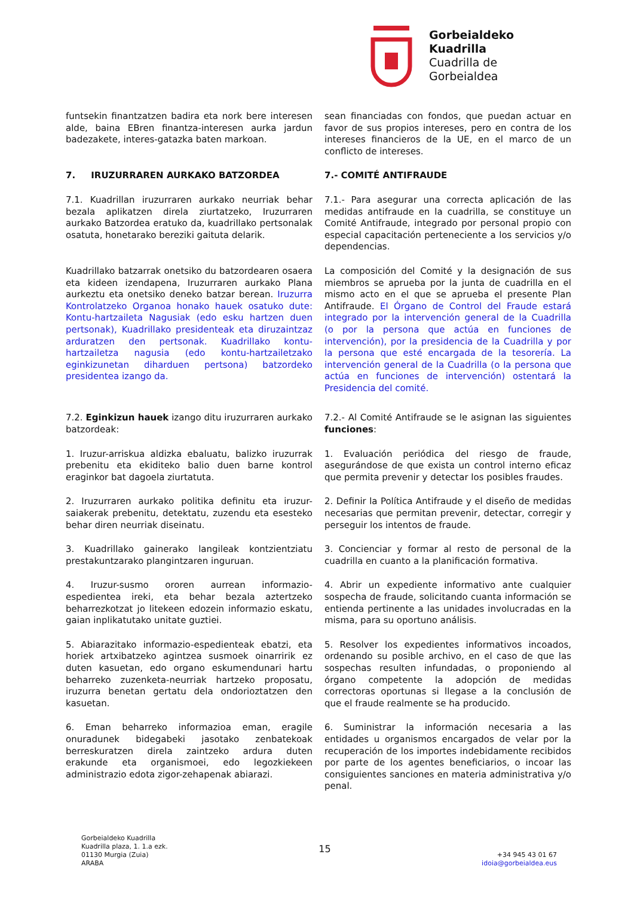Gorbeialdeko
Kuadrilla
Cuadrilla de
Gorbeialdea
funtsekin finantzatzen badira eta nork bere interesen alde, baina EBren finantza-interesen aurka jardun badezakete, interes-gatazka baten markoan.
sean financiadas con fondos, que puedan actuar en favor de sus propios intereses, pero en contra de los intereses financieros de la UE, en el marco de un conflicto de intereses.
7. IRUZURRAREN AURKAKO BATZORDEA 7.- COMITÉ ANTIFRAUDE
7.1. Kuadrillan iruzurraren aurkako neurriak behar bezala aplikatzen direla ziurtatzeko, Iruzurraren aurkako Batzordea eratuko da, kuadrillako pertsonalak osatuta, honetarako bereziki gaituta delarik.
7.1.- Para asegurar una correcta aplicación de las medidas antifraude en la cuadrilla, se constituye un Comité Antifraude, integrado por personal propio con especial capacitación perteneciente a los servicios y/o dependencias.
Kuadrillako batzarrak onetsiko du batzordearen osaera eta kideen izendapena, Iruzurraren aurkako Plana aurkeztu eta onetsiko deneko batzar berean. Iruzurra Kontrolatzeko Organoa honako hauek osatuko dute: Kontu-hartzaileta Nagusiak (edo esku hartzen duen pertsonak), Kuadrillako presidenteak eta diruzaintzaz arduratzen den pertsonak. Kuadrillako kontu-hartzailetza nagusia (edo kontu-hartzailetzako eginkizunetan diharduen pertsona) batzordeko presidentea izango da.
La composición del Comité y la designación de sus miembros se aprueba por la junta de cuadrilla en el mismo acto en el que se aprueba el presente Plan Antifraude. El Órgano de Control del Fraude estará integrado por la intervención general de la Cuadrilla (o por la persona que actúa en funciones de intervención), por la presidencia de la Cuadrilla y por la persona que esté encargada de la tesorería. La intervención general de la Cuadrilla (o la persona que actúa en funciones de intervención) ostentará la Presidencia del comité.
7.2. Eginkizun hauek izango ditu iruzurraren aurkako batzordeak:
7.2.- Al Comité Antifraude se le asignan las siguientes funciones:
1. Iruzur-arriskua aldizka ebaluatu, balizko iruzurrak prebenitu eta ekiditeko balio duen barne kontrol eraginkor bat dagoela ziurtatuta.
1. Evaluación periódica del riesgo de fraude, asegurándose de que exista un control interno eficaz que permita prevenir y detectar los posibles fraudes.
2. Iruzurraren aurkako politika definitu eta iruzur-saiakerak prebenitu, detektatu, zuzendu eta esesteko behar diren neurriak diseinatu.
2. Definir la Política Antifraude y el diseño de medidas necesarias que permitan prevenir, detectar, corregir y perseguir los intentos de fraude.
3. Kuadrillako gainerako langileak kontzientziatu prestakuntzarako plangintzaren inguruan.
3. Concienciar y formar al resto de personal de la cuadrilla en cuanto a la planificación formativa.
4. Iruzur-susmo ororen aurrean informazio-espedientea ireki, eta behar bezala aztertzeko beharrezkotzat jo litekeen edozein informazio eskatu, gaian inplikatutako unitate guztiei.
4. Abrir un expediente informativo ante cualquier sospecha de fraude, solicitando cuanta información se entienda pertinente a las unidades involucradas en la misma, para su oportuno análisis.
5. Abiarazitako informazio-espedienteak ebatzi, eta horiek artxibatzeko agintzea susmoek oinarririk ez duten kasuetan, edo organo eskumendunari hartu beharreko zuzenketa-neurriak hartzeko proposatu, iruzurra benetan gertatu dela ondorioztatzen den kasuetan.
5. Resolver los expedientes informativos incoados, ordenando su posible archivo, en el caso de que las sospechas resulten infundadas, o proponiendo al órgano competente la adopción de medidas correctoras oportunas si llegase a la conclusión de que el fraude realmente se ha producido.
6. Eman beharreko informazioa eman, eragile onuradunek bidegabeki jasotako zenbatekoak berreskuratzen direla zaintzeko ardura duten erakunde eta organismoei, edo legozkiekeen administrazio edota zigor-zehapenak abiarazi.
6. Suministrar la información necesaria a las entidades u organismos encargados de velar por la recuperación de los importes indebidamente recibidos por parte de los agentes beneficiarios, o incoar las consiguientes sanciones en materia administrativa y/o penal.
Gorbeialdeko Kuadrilla
Kuadrilla plaza, 1. 1.a ezk.
01130 Murgia (Zuia)
ARABA
15
+34 945 43 01 67
idoia@gorbeialdea.eus